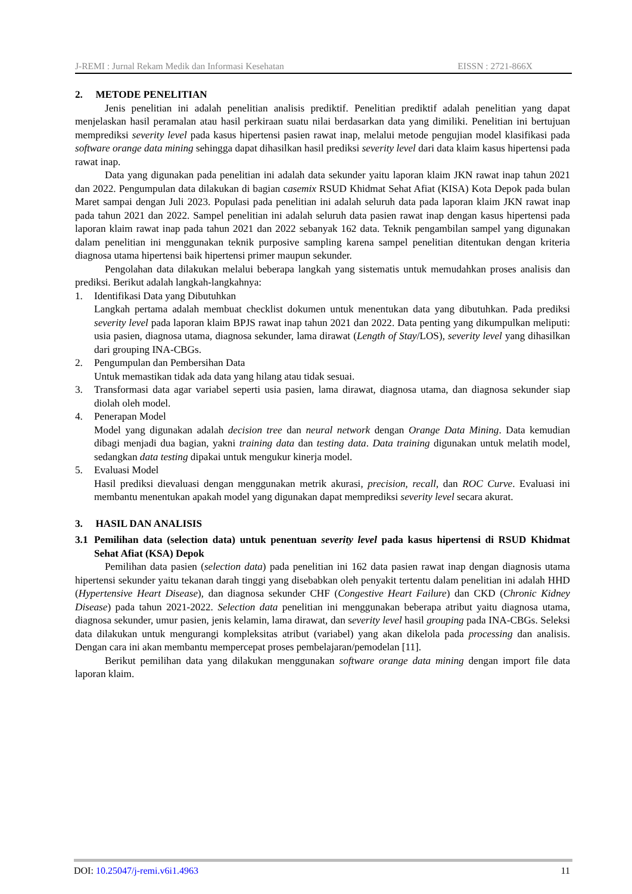J-REMI : Jurnal Rekam Medik dan Informasi Kesehatan EISSN : 2721-866X
2. METODE PENELITIAN
Jenis penelitian ini adalah penelitian analisis prediktif. Penelitian prediktif adalah penelitian yang dapat menjelaskan hasil peramalan atau hasil perkiraan suatu nilai berdasarkan data yang dimiliki. Penelitian ini bertujuan memprediksi severity level pada kasus hipertensi pasien rawat inap, melalui metode pengujian model klasifikasi pada software orange data mining sehingga dapat dihasilkan hasil prediksi severity level dari data klaim kasus hipertensi pada rawat inap.
Data yang digunakan pada penelitian ini adalah data sekunder yaitu laporan klaim JKN rawat inap tahun 2021 dan 2022. Pengumpulan data dilakukan di bagian casemix RSUD Khidmat Sehat Afiat (KISA) Kota Depok pada bulan Maret sampai dengan Juli 2023. Populasi pada penelitian ini adalah seluruh data pada laporan klaim JKN rawat inap pada tahun 2021 dan 2022. Sampel penelitian ini adalah seluruh data pasien rawat inap dengan kasus hipertensi pada laporan klaim rawat inap pada tahun 2021 dan 2022 sebanyak 162 data. Teknik pengambilan sampel yang digunakan dalam penelitian ini menggunakan teknik purposive sampling karena sampel penelitian ditentukan dengan kriteria diagnosa utama hipertensi baik hipertensi primer maupun sekunder.
Pengolahan data dilakukan melalui beberapa langkah yang sistematis untuk memudahkan proses analisis dan prediksi. Berikut adalah langkah-langkahnya:
1. Identifikasi Data yang Dibutuhkan
Langkah pertama adalah membuat checklist dokumen untuk menentukan data yang dibutuhkan. Pada prediksi severity level pada laporan klaim BPJS rawat inap tahun 2021 dan 2022. Data penting yang dikumpulkan meliputi: usia pasien, diagnosa utama, diagnosa sekunder, lama dirawat (Length of Stay/LOS), severity level yang dihasilkan dari grouping INA-CBGs.
2. Pengumpulan dan Pembersihan Data
Untuk memastikan tidak ada data yang hilang atau tidak sesuai.
3. Transformasi data agar variabel seperti usia pasien, lama dirawat, diagnosa utama, dan diagnosa sekunder siap diolah oleh model.
4. Penerapan Model
Model yang digunakan adalah decision tree dan neural network dengan Orange Data Mining. Data kemudian dibagi menjadi dua bagian, yakni training data dan testing data. Data training digunakan untuk melatih model, sedangkan data testing dipakai untuk mengukur kinerja model.
5. Evaluasi Model
Hasil prediksi dievaluasi dengan menggunakan metrik akurasi, precision, recall, dan ROC Curve. Evaluasi ini membantu menentukan apakah model yang digunakan dapat memprediksi severity level secara akurat.
3. HASIL DAN ANALISIS
3.1 Pemilihan data (selection data) untuk penentuan severity level pada kasus hipertensi di RSUD Khidmat Sehat Afiat (KSA) Depok
Pemilihan data pasien (selection data) pada penelitian ini 162 data pasien rawat inap dengan diagnosis utama hipertensi sekunder yaitu tekanan darah tinggi yang disebabkan oleh penyakit tertentu dalam penelitian ini adalah HHD (Hypertensive Heart Disease), dan diagnosa sekunder CHF (Congestive Heart Failure) dan CKD (Chronic Kidney Disease) pada tahun 2021-2022. Selection data penelitian ini menggunakan beberapa atribut yaitu diagnosa utama, diagnosa sekunder, umur pasien, jenis kelamin, lama dirawat, dan severity level hasil grouping pada INA-CBGs. Seleksi data dilakukan untuk mengurangi kompleksitas atribut (variabel) yang akan dikelola pada processing dan analisis. Dengan cara ini akan membantu mempercepat proses pembelajaran/pemodelan [11].
Berikut pemilihan data yang dilakukan menggunakan software orange data mining dengan import file data laporan klaim.
DOI: 10.25047/j-remi.v6i1.4963 11